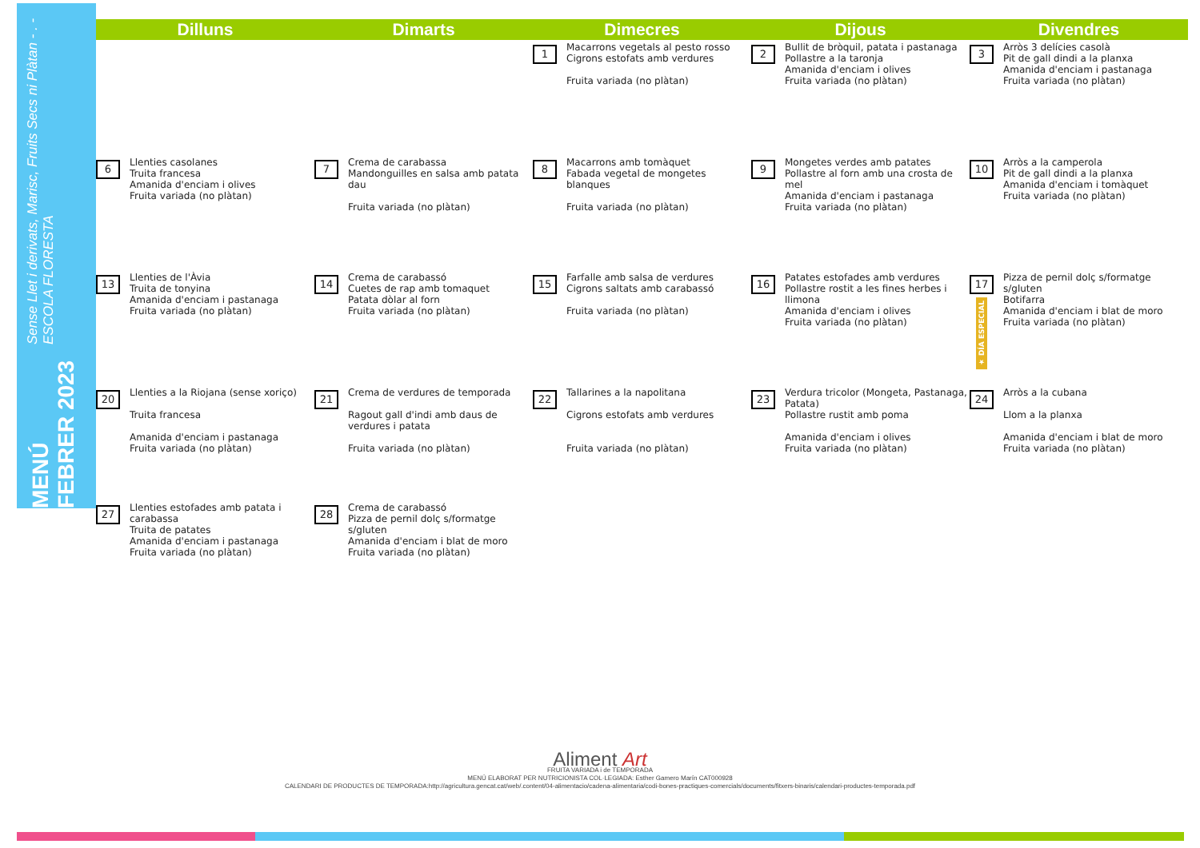MENÚ FEBRER 2023
Sense Llet i derivats, Marisc, Fruits Secs ni Plàtan - . - ESCOLA FLORESTA
| Dilluns | Dimarts | Dimecres | Dijous | Divendres |
| --- | --- | --- | --- | --- |
| | | 1 Macarrons vegetals al pesto rosso Cigrons estofats amb verdures Fruita variada (no plàtan) | 2 Bullit de bròquil, patata i pastanaga Pollastre a la taronja Amanida d'enciam i olives Fruita variada (no plàtan) | 3 Arròs 3 delícies casolà Pit de gall dindi a la planxa Amanida d'enciam i pastanaga Fruita variada (no plàtan) |
| 6 Llenties casolanes Truita francesa Amanida d'enciam i olives Fruita variada (no plàtan) | 7 Crema de carabassa Mandonguilles en salsa amb patata dau Fruita variada (no plàtan) | 8 Macarrons amb tomàquet Fabada vegetal de mongetes blanques Fruita variada (no plàtan) | 9 Mongetes verdes amb patates Pollastre al forn amb una crosta de mel Amanida d'enciam i pastanaga Fruita variada (no plàtan) | 10 Arròs a la camperola Pit de gall dindi a la planxa Amanida d'enciam i tomàquet Fruita variada (no plàtan) |
| 13 Llenties de l'Àvia Truita de tonyina Amanida d'enciam i pastanaga Fruita variada (no plàtan) | 14 Crema de carabassó Cuetes de rap amb tomaquet Patata dòlar al forn Fruita variada (no plàtan) | 15 Farfalle amb salsa de verdures Cigrons saltats amb carabassó Fruita variada (no plàtan) | 16 Patates estofades amb verdures Pollastre rostit a les fines herbes i llimona Amanida d'enciam i olives Fruita variada (no plàtan) | 17 ★ DÍA ESPECIAL Pizza de pernil dolç s/formatge s/gluten Botifarra Amanida d'enciam i blat de moro Fruita variada (no plàtan) |
| 20 Llenties a la Riojana (sense xoriço) Truita francesa Amanida d'enciam i pastanaga Fruita variada (no plàtan) | 21 Crema de verdures de temporada Ragout gall d'indi amb daus de verdures i patata Fruita variada (no plàtan) | 22 Tallarines a la napolitana Cigrons estofats amb verdures Fruita variada (no plàtan) | 23 Verdura tricolor (Mongeta, Pastanaga, Patata) Pollastre rustit amb poma Amanida d'enciam i olives Fruita variada (no plàtan) | 24 Arròs a la cubana Llom a la planxa Amanida d'enciam i blat de moro Fruita variada (no plàtan) |
| 27 Llenties estofades amb patata i carabassa Truita de patates Amanida d'enciam i pastanaga Fruita variada (no plàtan) | 28 Crema de carabassó Pizza de pernil dolç s/formatge s/gluten Amanida d'enciam i blat de moro Fruita variada (no plàtan) | | | |
Aliment Art
FRUITA VARIADA i de TEMPORADA
MENÚ ELABORAT PER NUTRICIONISTA COL·LEGIADA: Esther Gamero Marín CAT000928
CALENDARI DE PRODUCTES DE TEMPORADA:http://agricultura.gencat.cat/web/.content/04-alimentacio/cadena-alimentaria/codi-bones-practiques-comercials/documents/fitxers-binaris/calendari-productes-temporada.pdf